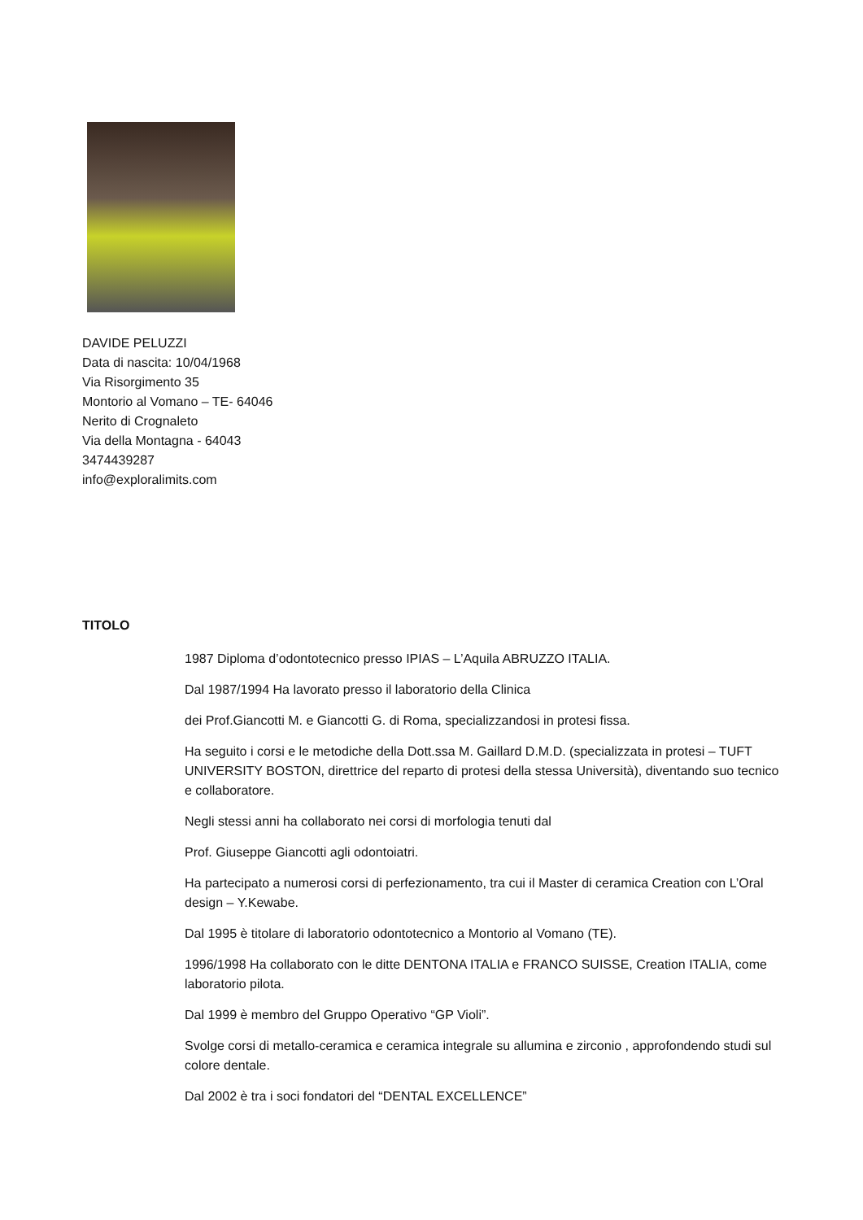DAVIDE PELUZZI
Data di nascita: 10/04/1968
Via Risorgimento 35
Montorio al Vomano – TE- 64046
Nerito di Crognaleto
Via della Montagna - 64043
3474439287
info@exploralimits.com
TITOLO
1987 Diploma d’odontotecnico presso IPIAS – L’Aquila ABRUZZO ITALIA.
Dal 1987/1994 Ha lavorato presso il laboratorio della Clinica
dei Prof.Giancotti M. e Giancotti G. di Roma, specializzandosi in protesi fissa.
Ha seguito i corsi e le metodiche della Dott.ssa M. Gaillard D.M.D. (specializzata in protesi – TUFT UNIVERSITY BOSTON, direttrice del reparto di protesi della stessa Università), diventando suo tecnico e collaboratore.
Negli stessi anni ha collaborato nei corsi di morfologia tenuti dal
Prof. Giuseppe Giancotti agli odontoiatri.
Ha partecipato a numerosi corsi di perfezionamento, tra cui il Master di ceramica Creation con L’Oral design – Y.Kewabe.
Dal 1995 è titolare di laboratorio odontotecnico a Montorio al Vomano (TE).
1996/1998 Ha collaborato con le ditte DENTONA ITALIA e FRANCO SUISSE, Creation ITALIA, come laboratorio pilota.
Dal 1999 è membro del Gruppo Operativo “GP Violi”.
Svolge corsi di metallo-ceramica e ceramica integrale su allumina e zirconio , approfondendo studi sul colore dentale.
Dal 2002 è tra i soci fondatori del “DENTAL EXCELLENCE”